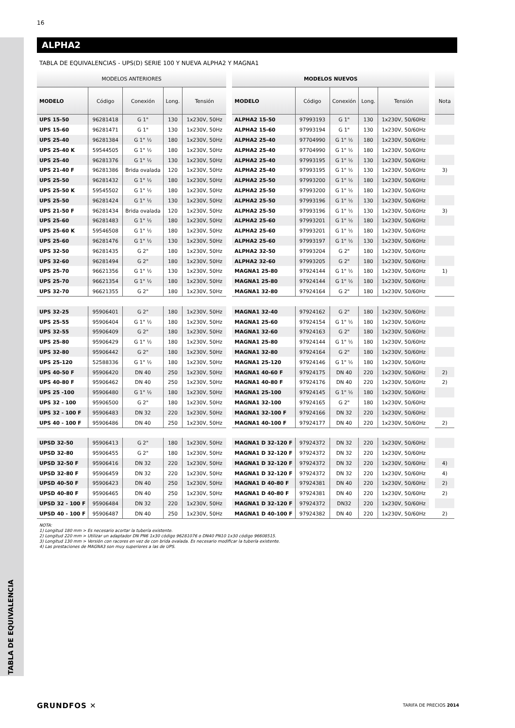TABLA DE EQUIVALENCIA
16
ALPHA2
TABLA DE EQUIVALENCIAS - UPS(D) SERIE 100 Y NUEVA ALPHA2 Y MAGNA1
| MODELOS ANTERIORES | | | | | | MODELOS NUEVOS | | | | | | |
| --- | --- | --- | --- | --- | --- | --- | --- | --- | --- | --- | --- | --- |
| MODELO | Código | Conexión | Long. | Tensión | | MODELO | Código | Conexión | Long. | Tensión | | Nota |
| UPS 15-50 | 96281418 | G 1" | 130 | 1x230V, 50Hz | | ALPHA2 15-50 | 97993193 | G 1" | 130 | 1x230V, 50/60Hz | | |
| UPS 15-60 | 96281471 | G 1" | 130 | 1x230V, 50Hz | | ALPHA2 15-60 | 97993194 | G 1" | 130 | 1x230V, 50/60Hz | | |
| UPS 25-40 | 96281384 | G 1" ½ | 180 | 1x230V, 50Hz | | ALPHA2 25-40 | 97704990 | G 1" ½ | 180 | 1x230V, 50/60Hz | | |
| UPS 25-40 K | 59544505 | G 1" ½ | 180 | 1x230V, 50Hz | | ALPHA2 25-40 | 97704990 | G 1" ½ | 180 | 1x230V, 50/60Hz | | |
| UPS 25-40 | 96281376 | G 1" ½ | 130 | 1x230V, 50Hz | | ALPHA2 25-40 | 97993195 | G 1" ½ | 130 | 1x230V, 50/60Hz | | |
| UPS 21-40 F | 96281386 | Brida ovalada | 120 | 1x230V, 50Hz | | ALPHA2 25-40 | 97993195 | G 1" ½ | 130 | 1x230V, 50/60Hz | | 3) |
| UPS 25-50 | 96281432 | G 1" ½ | 180 | 1x230V, 50Hz | | ALPHA2 25-50 | 97993200 | G 1" ½ | 180 | 1x230V, 50/60Hz | | |
| UPS 25-50 K | 59545502 | G 1" ½ | 180 | 1x230V, 50Hz | | ALPHA2 25-50 | 97993200 | G 1" ½ | 180 | 1x230V, 50/60Hz | | |
| UPS 25-50 | 96281424 | G 1" ½ | 130 | 1x230V, 50Hz | | ALPHA2 25-50 | 97993196 | G 1" ½ | 130 | 1x230V, 50/60Hz | | |
| UPS 21-50 F | 96281434 | Brida ovalada | 120 | 1x230V, 50Hz | | ALPHA2 25-50 | 97993196 | G 1" ½ | 130 | 1x230V, 50/60Hz | | 3) |
| UPS 25-60 | 96281483 | G 1" ½ | 180 | 1x230V, 50Hz | | ALPHA2 25-60 | 97993201 | G 1" ½ | 180 | 1x230V, 50/60Hz | | |
| UPS 25-60 K | 59546508 | G 1" ½ | 180 | 1x230V, 50Hz | | ALPHA2 25-60 | 97993201 | G 1" ½ | 180 | 1x230V, 50/60Hz | | |
| UPS 25-60 | 96281476 | G 1" ½ | 130 | 1x230V, 50Hz | | ALPHA2 25-60 | 97993197 | G 1" ½ | 130 | 1x230V, 50/60Hz | | |
| UPS 32-50 | 96281435 | G 2" | 180 | 1x230V, 50Hz | | ALPHA2 32-50 | 97993204 | G 2" | 180 | 1x230V, 50/60Hz | | |
| UPS 32-60 | 96281494 | G 2" | 180 | 1x230V, 50Hz | | ALPHA2 32-60 | 97993205 | G 2" | 180 | 1x230V, 50/60Hz | | |
| UPS 25-70 | 96621356 | G 1" ½ | 130 | 1x230V, 50Hz | | MAGNA1 25-80 | 97924144 | G 1" ½ | 180 | 1x230V, 50/60Hz | | 1) |
| UPS 25-70 | 96621354 | G 1" ½ | 180 | 1x230V, 50Hz | | MAGNA1 25-80 | 97924144 | G 1" ½ | 180 | 1x230V, 50/60Hz | | |
| UPS 32-70 | 96621355 | G 2" | 180 | 1x230V, 50Hz | | MAGNA1 32-80 | 97924164 | G 2" | 180 | 1x230V, 50/60Hz | | |
| UPS 32-25 | 95906401 | G 2" | 180 | 1x230V, 50Hz | | MAGNA1 32-40 | 97924162 | G 2" | 180 | 1x230V, 50/60Hz | | |
| UPS 25-55 | 95906404 | G 1" ½ | 180 | 1x230V, 50Hz | | MAGNA1 25-60 | 97924154 | G 1" ½ | 180 | 1x230V, 50/60Hz | | |
| UPS 32-55 | 95906409 | G 2" | 180 | 1x230V, 50Hz | | MAGNA1 32-60 | 97924163 | G 2" | 180 | 1x230V, 50/60Hz | | |
| UPS 25-80 | 95906429 | G 1" ½ | 180 | 1x230V, 50Hz | | MAGNA1 25-80 | 97924144 | G 1" ½ | 180 | 1x230V, 50/60Hz | | |
| UPS 32-80 | 95906442 | G 2" | 180 | 1x230V, 50Hz | | MAGNA1 32-80 | 97924164 | G 2" | 180 | 1x230V, 50/60Hz | | |
| UPS 25-120 | 52588336 | G 1" ½ | 180 | 1x230V, 50Hz | | MAGNA1 25-120 | 97924146 | G 1" ½ | 180 | 1x230V, 50/60Hz | | |
| UPS 40-50 F | 95906420 | DN 40 | 250 | 1x230V, 50Hz | | MAGNA1 40-60 F | 97924175 | DN 40 | 220 | 1x230V, 50/60Hz | | 2) |
| UPS 40-80 F | 95906462 | DN 40 | 250 | 1x230V, 50Hz | | MAGNA1 40-80 F | 97924176 | DN 40 | 220 | 1x230V, 50/60Hz | | 2) |
| UPS 25 -100 | 95906480 | G 1" ½ | 180 | 1x230V, 50Hz | | MAGNA1 25-100 | 97924145 | G 1" ½ | 180 | 1x230V, 50/60Hz | | |
| UPS 32 - 100 | 95906500 | G 2" | 180 | 1x230V, 50Hz | | MAGNA1 32-100 | 97924165 | G 2" | 180 | 1x230V, 50/60Hz | | |
| UPS 32 - 100 F | 95906483 | DN 32 | 220 | 1x230V, 50Hz | | MAGNA1 32-100 F | 97924166 | DN 32 | 220 | 1x230V, 50/60Hz | | |
| UPS 40 - 100 F | 95906486 | DN 40 | 250 | 1x230V, 50Hz | | MAGNA1 40-100 F | 97924177 | DN 40 | 220 | 1x230V, 50/60Hz | | 2) |
| UPSD 32-50 | 95906413 | G 2" | 180 | 1x230V, 50Hz | | MAGNA1 D 32-120 F | 97924372 | DN 32 | 220 | 1x230V, 50/60Hz | | |
| UPSD 32-80 | 95906455 | G 2" | 180 | 1x230V, 50Hz | | MAGNA1 D 32-120 F | 97924372 | DN 32 | 220 | 1x230V, 50/60Hz | | |
| UPSD 32-50 F | 95906416 | DN 32 | 220 | 1x230V, 50Hz | | MAGNA1 D 32-120 F | 97924372 | DN 32 | 220 | 1x230V, 50/60Hz | | 4) |
| UPSD 32-80 F | 95906459 | DN 32 | 220 | 1x230V, 50Hz | | MAGNA1 D 32-120 F | 97924372 | DN 32 | 220 | 1x230V, 50/60Hz | | 4) |
| UPSD 40-50 F | 95906423 | DN 40 | 250 | 1x230V, 50Hz | | MAGNA1 D 40-80 F | 97924381 | DN 40 | 220 | 1x230V, 50/60Hz | | 2) |
| UPSD 40-80 F | 95906465 | DN 40 | 250 | 1x230V, 50Hz | | MAGNA1 D 40-80 F | 97924381 | DN 40 | 220 | 1x230V, 50/60Hz | | 2) |
| UPSD 32 - 100 F | 95906484 | DN 32 | 220 | 1x230V, 50Hz | | MAGNA1 D 32-120 F | 97924372 | DN32 | 220 | 1x230V, 50/60Hz | | |
| UPSD 40 - 100 F | 95906487 | DN 40 | 250 | 1x230V, 50Hz | | MAGNA1 D 40-100 F | 97924382 | DN 40 | 220 | 1x230V, 50/60Hz | | 2) |
NOTA:
1) Longitud 180 mm > Es necesario acortar la tubería existente.
2) Longitud 220 mm > Utilizar un adaptador DN PN6 1x30 código 96281076 o DN40 PN10 1x30 código 96608515.
3) Longitud 130 mm > Versión con racores en vez de con brida ovalada. Es necesario modificar la tubería existente.
4) Las prestaciones de MAGNA3 son muy superiores a las de UPS.
GRUNDFOS ✕ TARIFA DE PRECIOS 2014